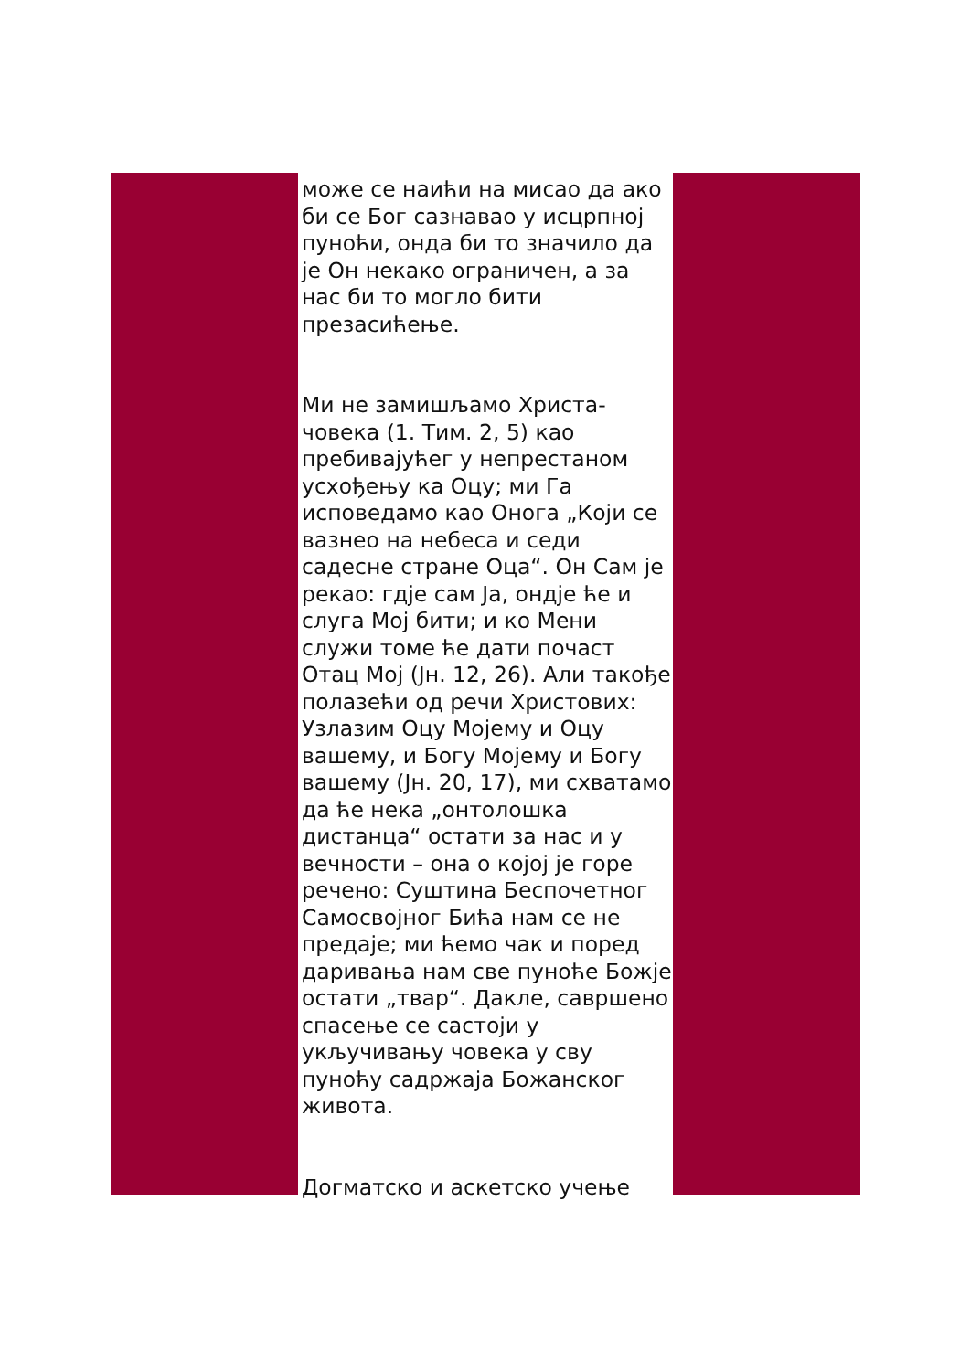може се наићи на мисао да ако би се Бог сазнавао у исцрпној пуноћи, онда би то значило да је Он некако ограничен, а за нас би то могло бити презасићење.
Ми не замишљамо Христа-човека (1. Тим. 2, 5) као пребивајућег у непрестаном усхођењу ка Оцу; ми Га исповедамо као Онога „Који се вазнео на небеса и седи садесне стране Оца“. Он Сам је рекао: гдје сам Ја, ондје ће и слуга Мој бити; и ко Мени служи томе ће дати почаст Отац Мој (Јн. 12, 26). Али такође полазећи од речи Христових: Узлазим Оцу Мојему и Оцу вашему, и Богу Мојему и Богу вашему (Јн. 20, 17), ми схватамо да ће нека „онтолошка дистанца“ остати за нас и у вечности – она о којој је горе речено: Суштина Беспочетног Самосвојног Бића нам се не предаје; ми ћемо чак и поред даривања нам све пуноће Божје остати „твар“. Дакле, савршено спасење се састоји у укључивању човека у сву пуноћу садржаја Божанског живота.
Догматско и аскетско учење